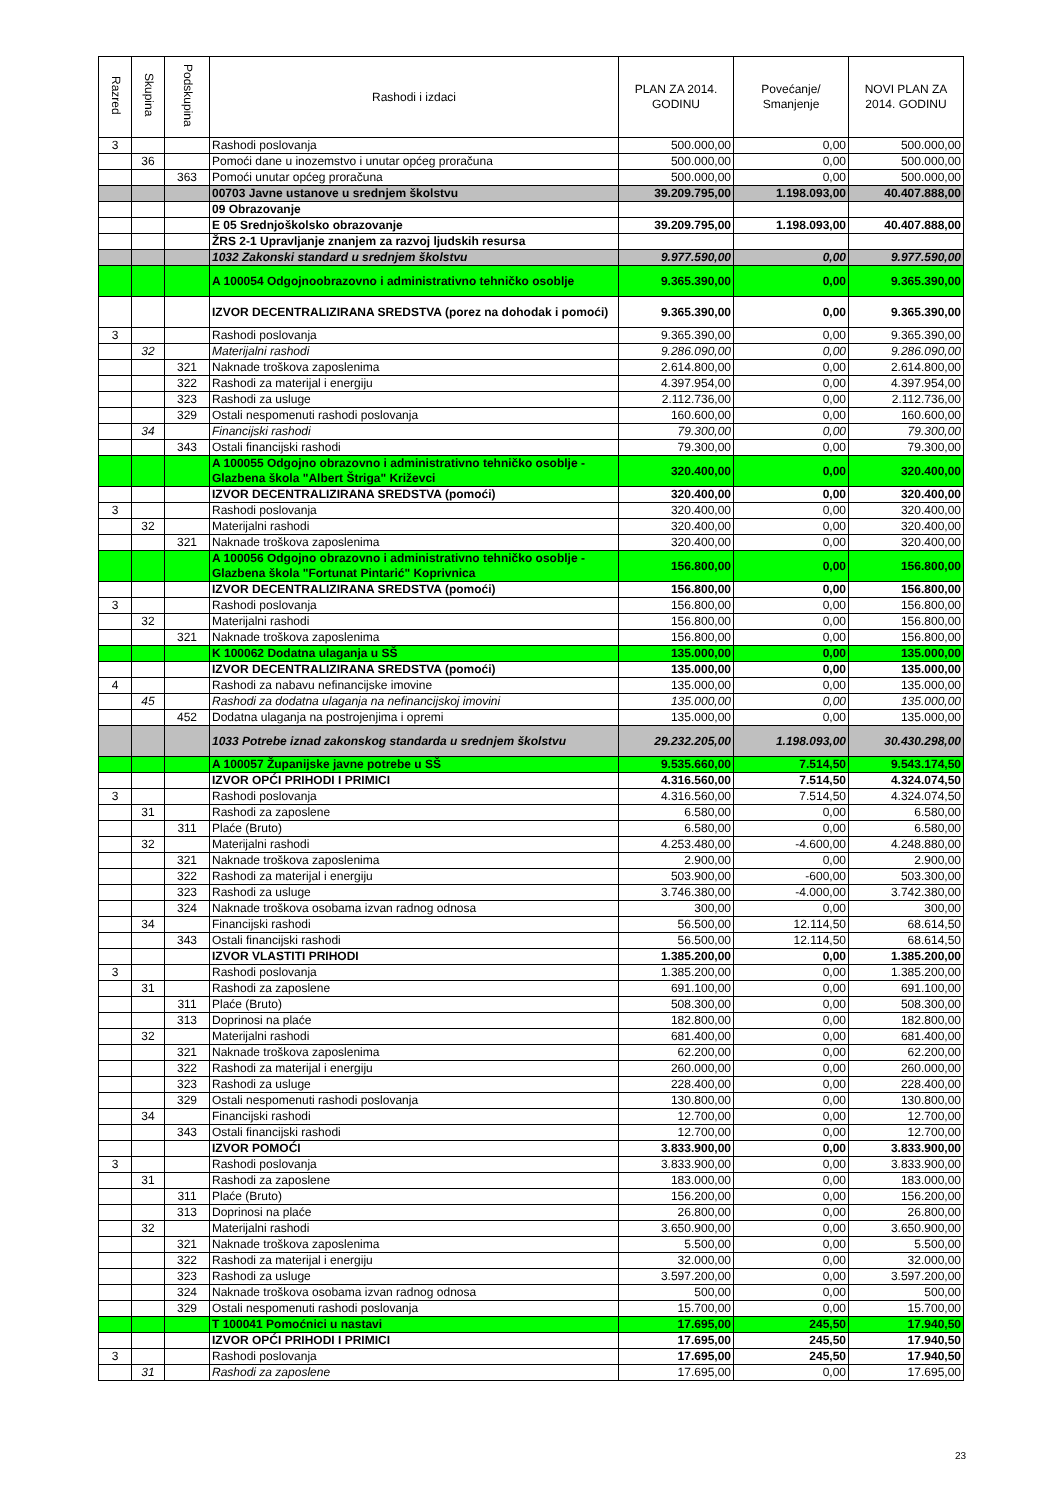| Razred | Skupina | Podskupina | Rashodi i izdaci | PLAN ZA 2014. GODINU | Povećanje/ Smanjenje | NOVI PLAN ZA 2014. GODINU |
| --- | --- | --- | --- | --- | --- | --- |
| 3 | | | Rashodi poslovanja | 500.000,00 | 0,00 | 500.000,00 |
| | 36 | | Pomoći dane u inozemstvo i unutar općeg proračuna | 500.000,00 | 0,00 | 500.000,00 |
| | | 363 | Pomoći unutar općeg proračuna | 500.000,00 | 0,00 | 500.000,00 |
| | | | 00703 Javne ustanove u srednjem školstvu | 39.209.795,00 | 1.198.093,00 | 40.407.888,00 |
| | | | 09 Obrazovanje | | | |
| | | | E 05 Srednjoškolsko obrazovanje | 39.209.795,00 | 1.198.093,00 | 40.407.888,00 |
| | | | ŽRS 2-1 Upravljanje znanjem za razvoj ljudskih resursa | | | |
| | | | 1032 Zakonski standard u srednjem školstvu | 9.977.590,00 | 0,00 | 9.977.590,00 |
| | | | A 100054 Odgojnoobrazovno i administrativno tehničko osoblje | 9.365.390,00 | 0,00 | 9.365.390,00 |
| | | | IZVOR DECENTRALIZIRANA SREDSTVA (porez na dohodak i pomoći) | 9.365.390,00 | 0,00 | 9.365.390,00 |
| 3 | | | Rashodi poslovanja | 9.365.390,00 | 0,00 | 9.365.390,00 |
| | 32 | | Materijalni rashodi | 9.286.090,00 | 0,00 | 9.286.090,00 |
| | | 321 | Naknade troškova zaposlenima | 2.614.800,00 | 0,00 | 2.614.800,00 |
| | | 322 | Rashodi za materijal i energiju | 4.397.954,00 | 0,00 | 4.397.954,00 |
| | | 323 | Rashodi za usluge | 2.112.736,00 | 0,00 | 2.112.736,00 |
| | | 329 | Ostali nespomenuti rashodi poslovanja | 160.600,00 | 0,00 | 160.600,00 |
| | 34 | | Financijski rashodi | 79.300,00 | 0,00 | 79.300,00 |
| | | 343 | Ostali financijski rashodi | 79.300,00 | 0,00 | 79.300,00 |
| | | | A 100055 Odgojno obrazovno i administrativno tehničko osoblje - Glazbena škola "Albert Štriga" Križevci | 320.400,00 | 0,00 | 320.400,00 |
| | | | IZVOR DECENTRALIZIRANA SREDSTVA (pomoći) | 320.400,00 | 0,00 | 320.400,00 |
| 3 | | | Rashodi poslovanja | 320.400,00 | 0,00 | 320.400,00 |
| | 32 | | Materijalni rashodi | 320.400,00 | 0,00 | 320.400,00 |
| | | 321 | Naknade troškova zaposlenima | 320.400,00 | 0,00 | 320.400,00 |
| | | | A 100056 Odgojno obrazovno i administrativno tehničko osoblje - Glazbena škola "Fortunat Pintarić" Koprivnica | 156.800,00 | 0,00 | 156.800,00 |
| | | | IZVOR DECENTRALIZIRANA SREDSTVA (pomoći) | 156.800,00 | 0,00 | 156.800,00 |
| 3 | | | Rashodi poslovanja | 156.800,00 | 0,00 | 156.800,00 |
| | 32 | | Materijalni rashodi | 156.800,00 | 0,00 | 156.800,00 |
| | | 321 | Naknade troškova zaposlenima | 156.800,00 | 0,00 | 156.800,00 |
| | | | K 100062 Dodatna ulaganja u SŠ | 135.000,00 | 0,00 | 135.000,00 |
| | | | IZVOR DECENTRALIZIRANA SREDSTVA (pomoći) | 135.000,00 | 0,00 | 135.000,00 |
| 4 | | | Rashodi za nabavu nefinancijske imovine | 135.000,00 | 0,00 | 135.000,00 |
| | 45 | | Rashodi za dodatna ulaganja na nefinancijskoj imovini | 135.000,00 | 0,00 | 135.000,00 |
| | | 452 | Dodatna ulaganja na postrojenjima i opremi | 135.000,00 | 0,00 | 135.000,00 |
| | | | 1033 Potrebe iznad zakonskog standarda u srednjem školstvu | 29.232.205,00 | 1.198.093,00 | 30.430.298,00 |
| | | | A 100057 Županijske javne potrebe u SŠ | 9.535.660,00 | 7.514,50 | 9.543.174,50 |
| | | | IZVOR OPĆI PRIHODI I PRIMICI | 4.316.560,00 | 7.514,50 | 4.324.074,50 |
| 3 | | | Rashodi poslovanja | 4.316.560,00 | 7.514,50 | 4.324.074,50 |
| | 31 | | Rashodi za zaposlene | 6.580,00 | 0,00 | 6.580,00 |
| | | 311 | Plaće (Bruto) | 6.580,00 | 0,00 | 6.580,00 |
| | 32 | | Materijalni rashodi | 4.253.480,00 | -4.600,00 | 4.248.880,00 |
| | | 321 | Naknade troškova zaposlenima | 2.900,00 | 0,00 | 2.900,00 |
| | | 322 | Rashodi za materijal i energiju | 503.900,00 | -600,00 | 503.300,00 |
| | | 323 | Rashodi za usluge | 3.746.380,00 | -4.000,00 | 3.742.380,00 |
| | | 324 | Naknade troškova osobama izvan radnog odnosa | 300,00 | 0,00 | 300,00 |
| | 34 | | Financijski rashodi | 56.500,00 | 12.114,50 | 68.614,50 |
| | | 343 | Ostali financijski rashodi | 56.500,00 | 12.114,50 | 68.614,50 |
| | | | IZVOR VLASTITI PRIHODI | 1.385.200,00 | 0,00 | 1.385.200,00 |
| 3 | | | Rashodi poslovanja | 1.385.200,00 | 0,00 | 1.385.200,00 |
| | 31 | | Rashodi za zaposlene | 691.100,00 | 0,00 | 691.100,00 |
| | | 311 | Plaće (Bruto) | 508.300,00 | 0,00 | 508.300,00 |
| | | 313 | Doprinosi na plaće | 182.800,00 | 0,00 | 182.800,00 |
| | 32 | | Materijalni rashodi | 681.400,00 | 0,00 | 681.400,00 |
| | | 321 | Naknade troškova zaposlenima | 62.200,00 | 0,00 | 62.200,00 |
| | | 322 | Rashodi za materijal i energiju | 260.000,00 | 0,00 | 260.000,00 |
| | | 323 | Rashodi za usluge | 228.400,00 | 0,00 | 228.400,00 |
| | | 329 | Ostali nespomenuti rashodi poslovanja | 130.800,00 | 0,00 | 130.800,00 |
| | 34 | | Financijski rashodi | 12.700,00 | 0,00 | 12.700,00 |
| | | 343 | Ostali financijski rashodi | 12.700,00 | 0,00 | 12.700,00 |
| | | | IZVOR POMOĆI | 3.833.900,00 | 0,00 | 3.833.900,00 |
| 3 | | | Rashodi poslovanja | 3.833.900,00 | 0,00 | 3.833.900,00 |
| | 31 | | Rashodi za zaposlene | 183.000,00 | 0,00 | 183.000,00 |
| | | 311 | Plaće (Bruto) | 156.200,00 | 0,00 | 156.200,00 |
| | | 313 | Doprinosi na plaće | 26.800,00 | 0,00 | 26.800,00 |
| | 32 | | Materijalni rashodi | 3.650.900,00 | 0,00 | 3.650.900,00 |
| | | 321 | Naknade troškova zaposlenima | 5.500,00 | 0,00 | 5.500,00 |
| | | 322 | Rashodi za materijal i energiju | 32.000,00 | 0,00 | 32.000,00 |
| | | 323 | Rashodi za usluge | 3.597.200,00 | 0,00 | 3.597.200,00 |
| | | 324 | Naknade troškova osobama izvan radnog odnosa | 500,00 | 0,00 | 500,00 |
| | | 329 | Ostali nespomenuti rashodi poslovanja | 15.700,00 | 0,00 | 15.700,00 |
| | | | T 100041 Pomoćnici u nastavi | 17.695,00 | 245,50 | 17.940,50 |
| | | | IZVOR OPĆI PRIHODI I PRIMICI | 17.695,00 | 245,50 | 17.940,50 |
| 3 | | | Rashodi poslovanja | 17.695,00 | 245,50 | 17.940,50 |
| | 31 | | Rashodi za zaposlene | 17.695,00 | 0,00 | 17.695,00 |
23